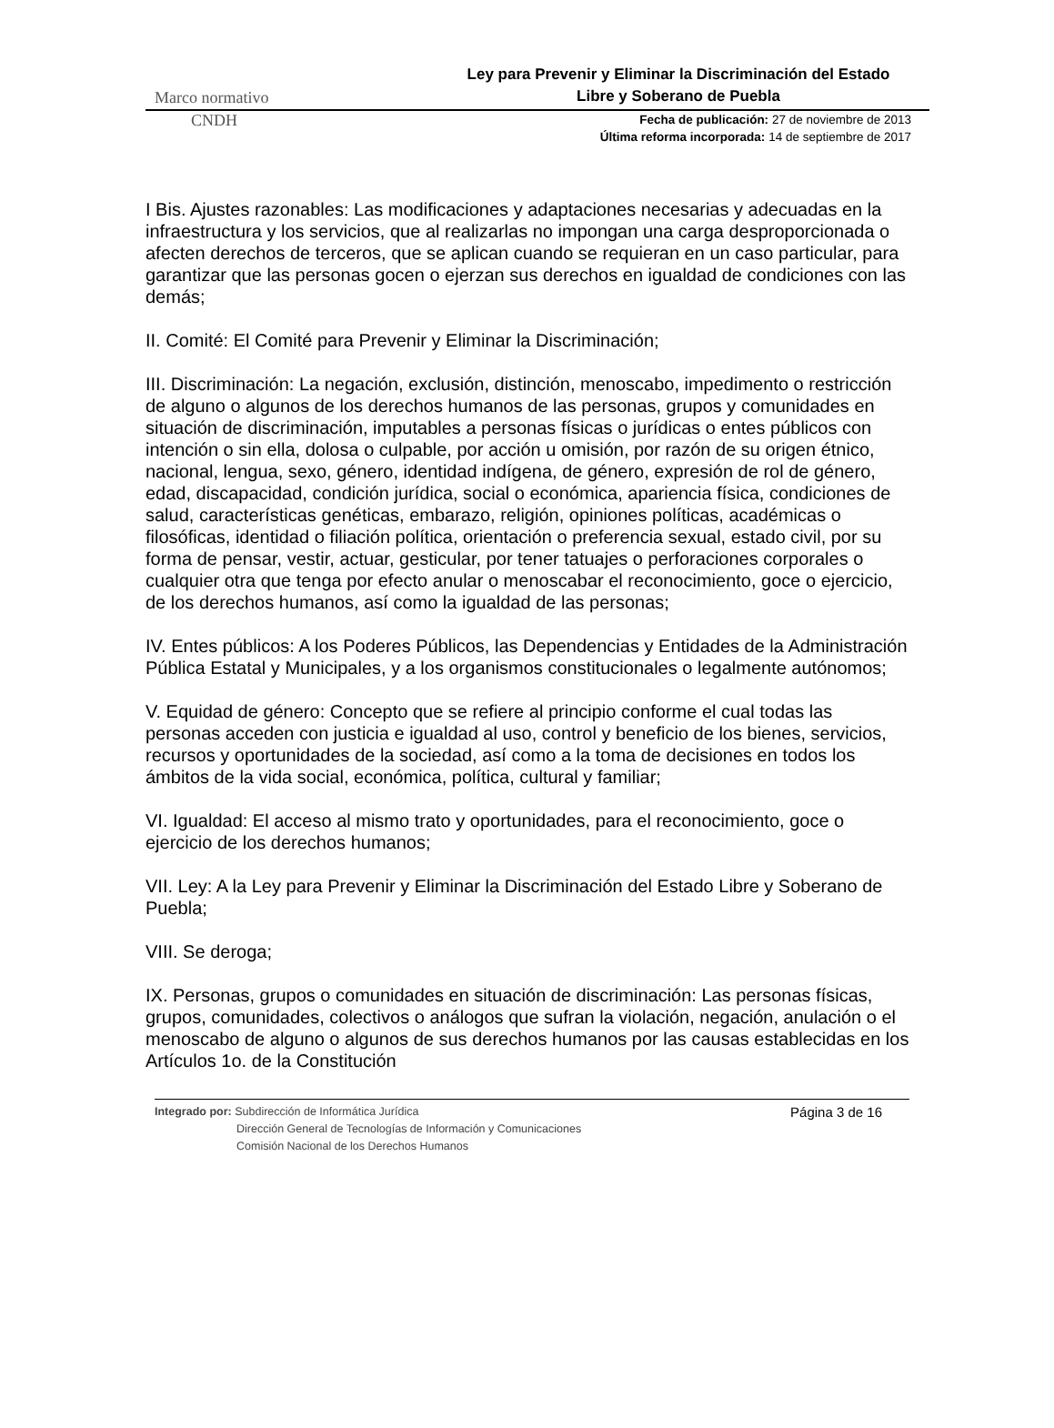Marco normativo
Ley para Prevenir y Eliminar la Discriminación del Estado
Libre y Soberano de Puebla
CNDH
Fecha de publicación: 27 de noviembre de 2013
Última reforma incorporada: 14 de septiembre de 2017
I Bis. Ajustes razonables: Las modificaciones y adaptaciones necesarias y adecuadas en la infraestructura y los servicios, que al realizarlas no impongan una carga desproporcionada o afecten derechos de terceros, que se aplican cuando se requieran en un caso particular, para garantizar que las personas gocen o ejerzan sus derechos en igualdad de condiciones con las demás;
II. Comité: El Comité para Prevenir y Eliminar la Discriminación;
III. Discriminación: La negación, exclusión, distinción, menoscabo, impedimento o restricción de alguno o algunos de los derechos humanos de las personas, grupos y comunidades en situación de discriminación, imputables a personas físicas o jurídicas o entes públicos con intención o sin ella, dolosa o culpable, por acción u omisión, por razón de su origen étnico, nacional, lengua, sexo, género, identidad indígena, de género, expresión de rol de género, edad, discapacidad, condición jurídica, social o económica, apariencia física, condiciones de salud, características genéticas, embarazo, religión, opiniones políticas, académicas o filosóficas, identidad o filiación política, orientación o preferencia sexual, estado civil, por su forma de pensar, vestir, actuar, gesticular, por tener tatuajes o perforaciones corporales o cualquier otra que tenga por efecto anular o menoscabar el reconocimiento, goce o ejercicio, de los derechos humanos, así como la igualdad de las personas;
IV. Entes públicos: A los Poderes Públicos, las Dependencias y Entidades de la Administración Pública Estatal y Municipales, y a los organismos constitucionales o legalmente autónomos;
V. Equidad de género: Concepto que se refiere al principio conforme el cual todas las personas acceden con justicia e igualdad al uso, control y beneficio de los bienes, servicios, recursos y oportunidades de la sociedad, así como a la toma de decisiones en todos los ámbitos de la vida social, económica, política, cultural y familiar;
VI. Igualdad: El acceso al mismo trato y oportunidades, para el reconocimiento, goce o ejercicio de los derechos humanos;
VII. Ley: A la Ley para Prevenir y Eliminar la Discriminación del Estado Libre y Soberano de Puebla;
VIII. Se deroga;
IX. Personas, grupos o comunidades en situación de discriminación: Las personas físicas, grupos, comunidades, colectivos o análogos que sufran la violación, negación, anulación o el menoscabo de alguno o algunos de sus derechos humanos por las causas establecidas en los Artículos 1o. de la Constitución
Integrado por: Subdirección de Informática Jurídica
Dirección General de Tecnologías de Información y Comunicaciones
Comisión Nacional de los Derechos Humanos
Página 3 de 16